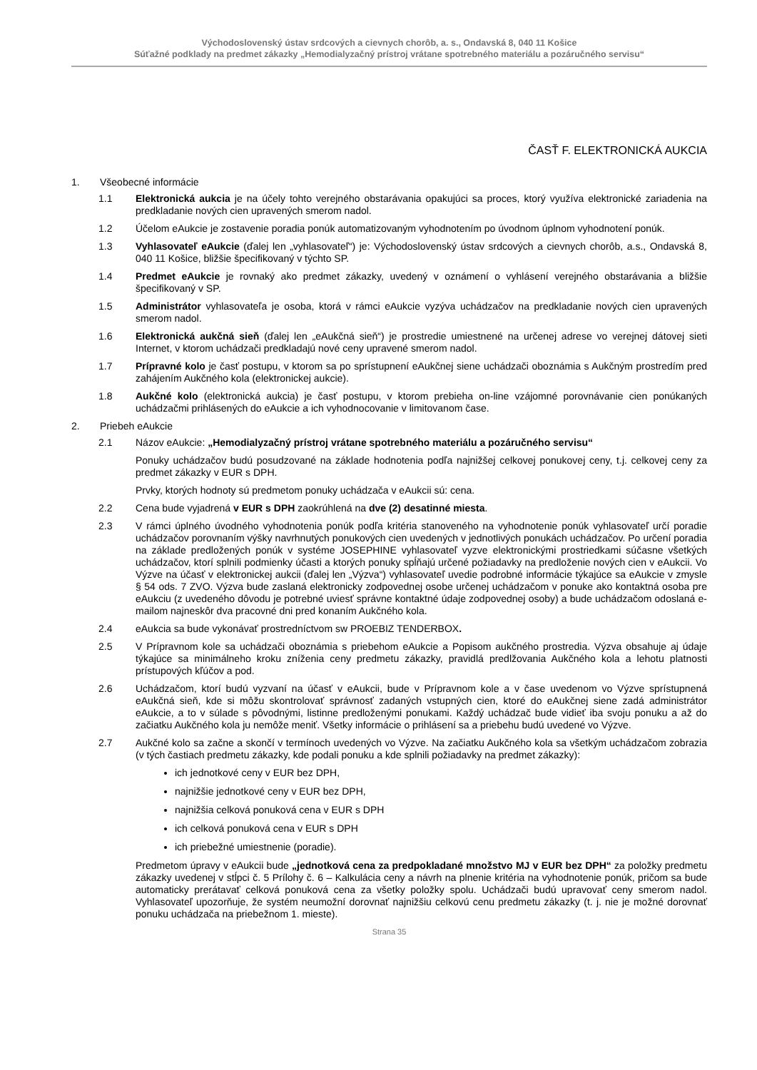Východoslovenský ústav srdcových a cievnych chorôb, a. s., Ondavská 8, 040 11 Košice
Súťažné podklady na predmet zákazky „Hemodialyzačný prístroj vrátane spotrebného materiálu a pozáručného servisu“
ČASŤ F. ELEKTRONICKÁ AUKCIA
1. Všeobecné informácie
1.1 Elektronická aukcia je na účely tohto verejného obstarávania opakujúci sa proces, ktorý využíva elektronické zariadenia na predkladanie nových cien upravených smerom nadol.
1.2 Účelom eAukcie je zostavenie poradia ponúk automatizovaným vyhodnotením po úvodnom úplnom vyhodnotení ponúk.
1.3 Vyhlasovateľ eAukcie (ďalej len „vyhlasovateľ“) je: Východoslovenský ústav srdcových a cievnych chorôb, a.s., Ondavská 8, 040 11 Košice, bližšie špecifikovaný v týchto SP.
1.4 Predmet eAukcie je rovnaký ako predmet zákazky, uvedený v oznámení o vyhlásení verejného obstarávania a bližšie špecifikovaný v SP.
1.5 Administrátor vyhlasovateľa je osoba, ktorá v rámci eAukcie vyzýva uchádzačov na predkladanie nových cien upravených smerom nadol.
1.6 Elektronická aukčná sieň (ďalej len „eAukčná sieň“) je prostredie umiestnené na určenej adrese vo verejnej dátovej sieti Internet, v ktorom uchádzači predkladajú nové ceny upravené smerom nadol.
1.7 Prípravné kolo je časť postupu, v ktorom sa po sprístupnení eAukčnej siene uchádzači oboznámia s Aukčným prostredím pred zahájením Aukčného kola (elektronickej aukcie).
1.8 Aukčné kolo (elektronická aukcia) je časť postupu, v ktorom prebieha on-line vzájomné porovnávanie cien ponúkaných uchádzačmi prihlásených do eAukcie a ich vyhodnocovanie v limitovanom čase.
2. Priebeh eAukcie
2.1 Názov eAukcie: „Hemodialyzačný prístroj vrátane spotrebného materiálu a pozáručného servisu“
Ponuky uchádzačov budú posudzované na základe hodnotenia podľa najnižšej celkovej ponukovej ceny, t.j. celkovej ceny za predmet zákazky v EUR s DPH.
Prvky, ktorých hodnoty sú predmetom ponuky uchádzača v eAukcii sú: cena.
2.2 Cena bude vyjadrená v EUR s DPH zaokrúhlená na dve (2) desatinné miesta.
2.3 V rámci úplného úvodného vyhodnotenia ponúk podľa kritéria stanoveného na vyhodnotenie ponúk vyhlasovateľ určí poradie uchádzačov porovnaním výšky navrhnutých ponukových cien uvedených v jednotlivých ponukách uchádzačov. Po určení poradia na základe predložených ponúk v systéme JOSEPHINE vyhlasovateľ vyzve elektronickými prostriedkami súčasne všetkých uchádzačov, ktorí splnili podmienky účasti a ktorých ponuky spĺňajú určené požiadavky na predloženie nových cien v eAukcii. Vo Výzve na účasť v elektronickej aukcii (ďalej len „Výzva“) vyhlasovateľ uvedie podrobné informácie týkajúce sa eAukcie v zmysle § 54 ods. 7 ZVO. Výzva bude zaslaná elektronicky zodpovednej osobe určenej uchádzačom v ponuke ako kontaktná osoba pre eAukciu (z uvedeného dôvodu je potrebné uviesť správne kontaktné údaje zodpovednej osoby) a bude uchádzačom odoslaná e-mailom najneskôr dva pracovné dni pred konaním Aukčného kola.
2.4 eAukcia sa bude vykonávať prostredníctvom sw PROEBIZ TENDERBOX.
2.5 V Prípravnom kole sa uchádzači oboznámia s priebehom eAukcie a Popisom aukčného prostredia. Výzva obsahuje aj údaje týkajúce sa minimálneho kroku zníženia ceny predmetu zákazky, pravidlá predlžovania Aukčného kola a lehotu platnosti prístupových kľúčov a pod.
2.6 Uchádzačom, ktorí budú vyzvaní na účasť v eAukcii, bude v Prípravnom kole a v čase uvedenom vo Výzve sprístupnená eAukčná sieň, kde si môžu skontrolovať správnosť zadaných vstupných cien, ktoré do eAukčnej siene zadá administrátor eAukcie, a to v súlade s pôvodnými, listinne predloženými ponukami. Každý uchádzač bude vidieť iba svoju ponuku a až do začiatku Aukčného kola ju nemôže meniť. Všetky informácie o prihlásení sa a priebehu budú uvedené vo Výzve.
2.7 Aukčné kolo sa začne a skončí v termínoch uvedených vo Výzve. Na začiatku Aukčného kola sa všetkým uchádzačom zobrazia (v tých častiach predmetu zákazky, kde podali ponuku a kde splnili požiadavky na predmet zákazky):
ich jednotkové ceny v EUR bez DPH,
najnižšie jednotkové ceny v EUR bez DPH,
najnižšia celková ponuková cena v EUR s DPH
ich celková ponuková cena v EUR s DPH
ich priebežné umiestnenie (poradie).
Predmetom úpravy v eAukcii bude „jednotková cena za predpokladané množstvo MJ v EUR bez DPH“ za položky predmetu zákazky uvedenej v stĺpci č. 5 Prílohy č. 6 – Kalkulácia ceny a návrh na plnenie kritéria na vyhodnotenie ponúk, pričom sa bude automaticky prerátavať celková ponuková cena za všetky položky spolu. Uchádzači budú upravovať ceny smerom nadol. Vyhlasovateľ upozorňuje, že systém neumožní dorovnať najnižšiu celkovú cenu predmetu zákazky (t. j. nie je možné dorovnať ponuku uchádzača na priebežnom 1. mieste).
Strana 35